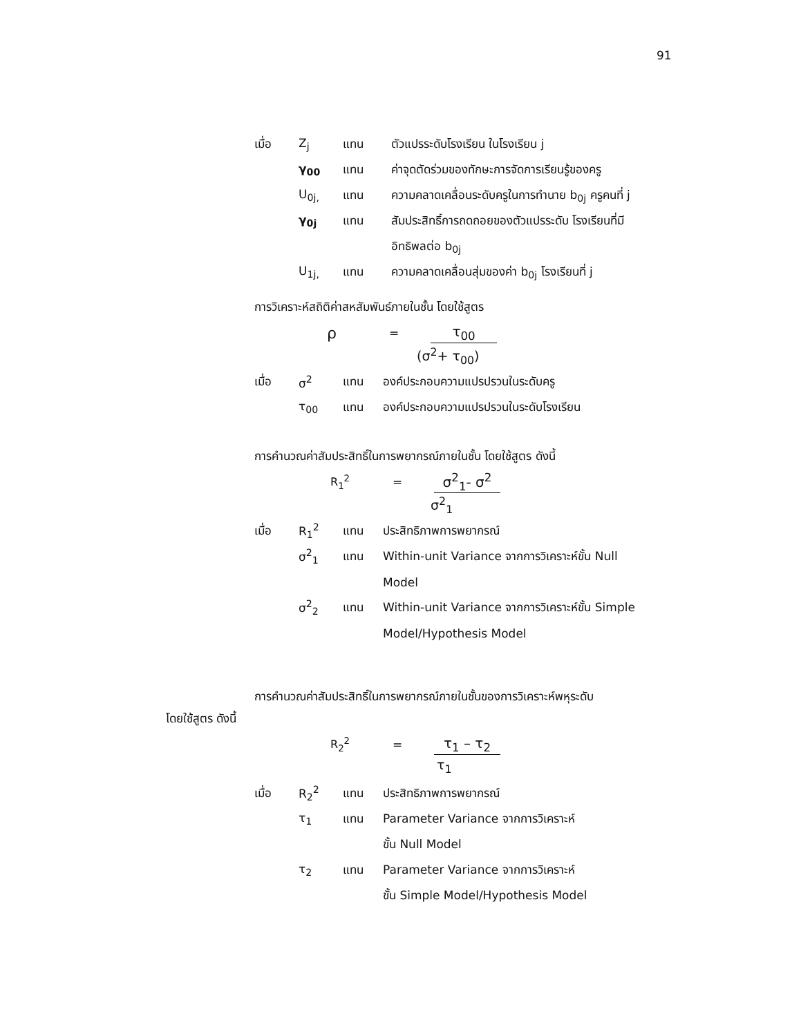91
เมื่อ Z<sub>j</sub> แทน ตัวแปรระดับโรงเรียน ในโรงเรียน j
γ<sub>00</sub> แทน ค่าจุดตัดร่วมของทักษะการจัดการเรียนรู้ของครู
U<sub>0j,</sub> แทน ความคลาดเคลื่อนระดับครูในการทำนาย b<sub>0j</sub> ครูคนที่ j
γ<sub>0j</sub> แทน สัมประสิทธิ์การถดถอยของตัวแปรระดับ โรงเรียนที่มี
อิทธิพลต่อ b<sub>0j</sub>
U<sub>1j,</sub> แทน ความคลาดเคลื่อนสุ่มของค่า b<sub>0j</sub> โรงเรียนที่ j
การวิเคราะห์สถิติค่าสหสัมพันธ์ภายในชั้น โดยใช้สูตร
ρ = τ<sub>00</sub>
(σ<sup>2</sup>+ τ<sub>00</sub>)
เมื่อ σ<sup>2</sup> แทน องค์ประกอบความแปรปรวนในระดับครู
τ<sub>00</sub> แทน องค์ประกอบความแปรปรวนในระดับโรงเรียน
การคำนวณค่าสัมประสิทธิ์ในการพยากรณ์ภายในชั้น โดยใช้สูตร ดังนี้
R<sub>1</sub><sup>2</sup> = σ<sup>2</sup><sub>1</sub>- σ<sup>2</sup>
σ<sup>2</sup><sub>1</sub>
เมื่อ R<sub>1</sub><sup>2</sup> แทน ประสิทธิภาพการพยากรณ์
σ<sup>2</sup><sub>1</sub> แทน Within-unit Variance จากการวิเคราะห์ขั้น Null
Model
σ<sup>2</sup><sub>2</sub> แทน Within-unit Variance จากการวิเคราะห์ขั้น Simple
Model/Hypothesis Model
การคำนวณค่าสัมประสิทธิ์ในการพยากรณ์ภายในชั้นของการวิเคราะห์พหุระดับ
โดยใช้สูตร ดังนี้
R<sub>2</sub><sup>2</sup> = τ<sub>1</sub> – τ<sub>2</sub>
τ<sub>1</sub>
เมื่อ R<sub>2</sub><sup>2</sup> แทน ประสิทธิภาพการพยากรณ์
τ<sub>1</sub> แทน Parameter Variance จากการวิเคราะห์
ขั้น Null Model
τ<sub>2</sub> แทน Parameter Variance จากการวิเคราะห์
ขั้น Simple Model/Hypothesis Model